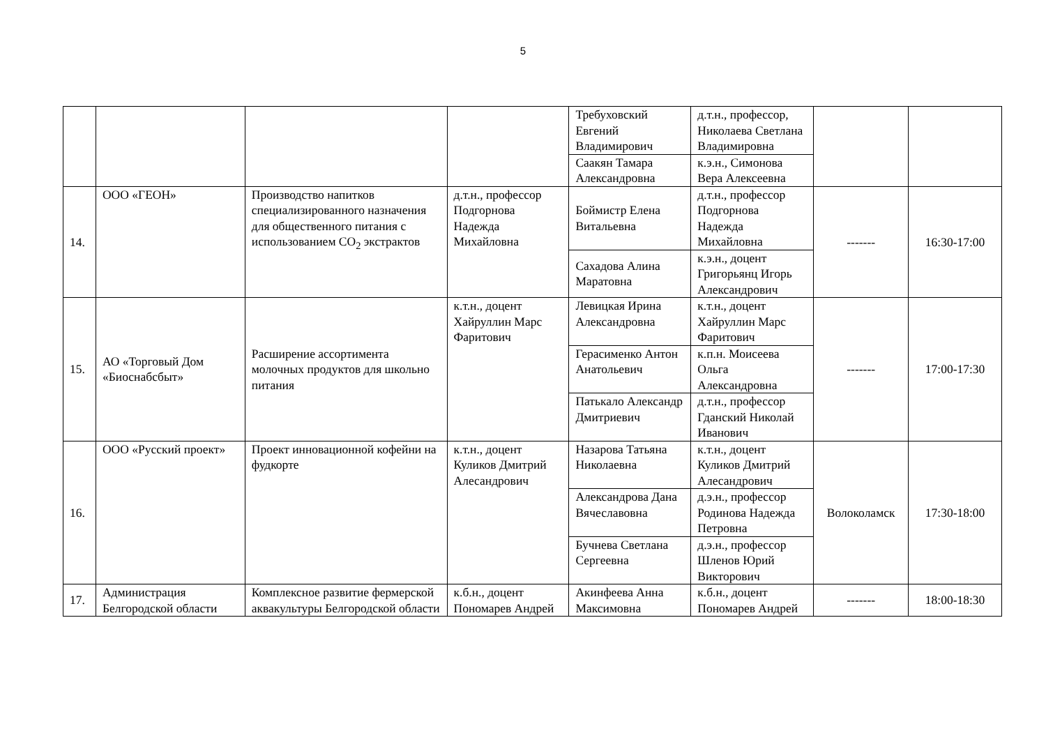5
| | | | | Требуховский Евгений Владимирович | д.т.н., профессор, Николаева Светлана Владимировна | | |
| | | | | Саакян Тамара Александровна | к.э.н., Симонова Вера Алексеевна | | |
| 14. | ООО «ГЕОН» | Производство напитков специализированного назначения для общественного питания с использованием СО<sub>2</sub> экстрактов | д.т.н., профессор Подгорнова Надежда Михайловна | Боймистр Елена Витальевна | д.т.н., профессор Подгорнова Надежда Михайловна | ------- | 16:30-17:00 |
| | | | | Сахадова Алина Маратовна | к.э.н., доцент Григорьянц Игорь Александрович | | |
| 15. | АО «Торговый Дом «Биоснабсбыт» | Расширение ассортимента молочных продуктов для школьно питания | к.т.н., доцент Хайруллин Марс Фаритович | Левицкая Ирина Александровна | к.т.н., доцент Хайруллин Марс Фаритович | ------- | 17:00-17:30 |
| | | | | Герасименко Антон Анатольевич | к.п.н. Моисеева Ольга Александровна | | |
| | | | | Патькало Александр Дмитриевич | д.т.н., профессор Гданский Николай Иванович | | |
| 16. | ООО «Русский проект» | Проект инновационной кофейни на фудкорте | к.т.н., доцент Куликов Дмитрий Алесандрович | Назарова Татьяна Николаевна | к.т.н., доцент Куликов Дмитрий Алесандрович | Волоколамск | 17:30-18:00 |
| | | | | Александрова Дана Вячеславовна | д.э.н., профессор Родинова Надежда Петровна | | |
| | | | | Бучнева Светлана Сергеевна | д.э.н., профессор Шленов Юрий Викторович | | |
| 17. | Администрация Белгородской области | Комплексное развитие фермерской аквакультуры Белгородской области | к.б.н., доцент Пономарев Андрей | Акинфеева Анна Максимовна | к.б.н., доцент Пономарев Андрей | ------- | 18:00-18:30 |